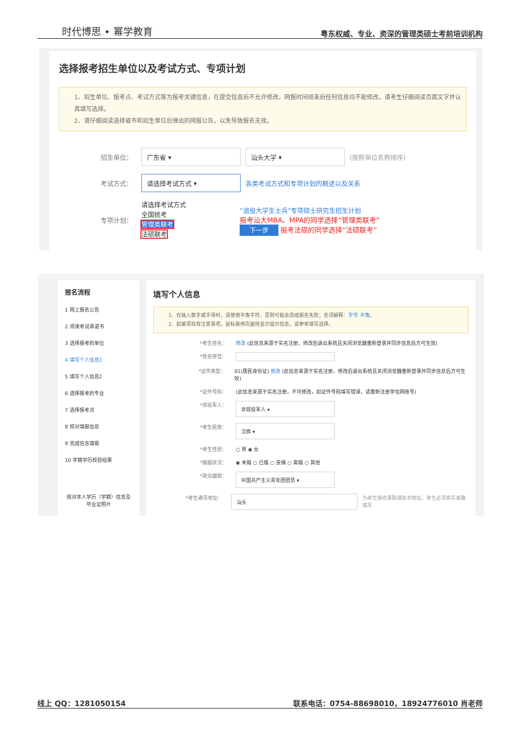时代博思 • 幂学教育 粤东权威、专业、资深的管理类硕士考前培训机构
选择报考招生单位以及考试方式、专项计划
1、招生单位、报考点、考试方式等为报考关键信息，在提交信息后不允许修改，网报时间结束后任何信息均不能修改，请考生仔细阅读页面文字并认真填写选择。
2、请仔细阅读选择省市和招生单位后弹出的网报公告，以免导致报名无效。
招生单位： 广东省 ▾ 汕头大学 ▾ (按照单位名称排序)
考试方式： 请选择考试方式 ▾ 各类考试方式和专项计划的概述以及关系
专项计划： 请选择考试方式
全国统考
管理类联考
法硕联考 “退役大学生士兵”专项硕士研究生招生计划
报考汕大MBA、MPA的同学选择“管理类联考”
下一步 报考法硕的同学选择“法硕联考”
报名流程
1 网上报名公告
2 阅读考试承诺书
3 选择报考的单位
4 填写个人信息1
5 填写个人信息2
6 选择报考的专业
7 选择报考点
8 校对填报信息
9 完成信息填报
10 学籍学历校验结果
核对本人学历（学籍）信息及毕业证照片
填写个人信息
1、在输入数字或字母时，请使用半角字符，否则可能会造成报名失败；名词解释：字节 半角。
2、如某项目有注意事项，鼠标悬停页面将显示提示信息，请参考填写选择。
*考生姓名： 修改 (此信息来源于实名注册，修改后退出系统且关闭浏览器重新登录并同步信息后方可生效)
*姓名拼音：
*证件类型： 01(居民身份证) 修改 (此信息来源于实名注册，修改后退出系统且关闭浏览器重新登录并同步信息后方可生效)
*证件号码： (此信息来源于实名注册，不可修改，如证件号码填写错误，请重新注册学信网账号)
*现役军人： 非现役军人 ▾
*考生民族： 汉族 ▾
*考生性别： ○ 男 ◉ 女
*婚姻状况： ◉ 未婚 ○ 已婚 ○ 丧偶 ○ 离婚 ○ 其他
*政治面貌： 中国共产主义青年团团员 ▾
*考生通讯地址： 汕头 为考生接收录取通知书地址，考生必须真实准确填写
线上 QQ：1281050154 联系电话：0754-88698010，18924776010 肖老师